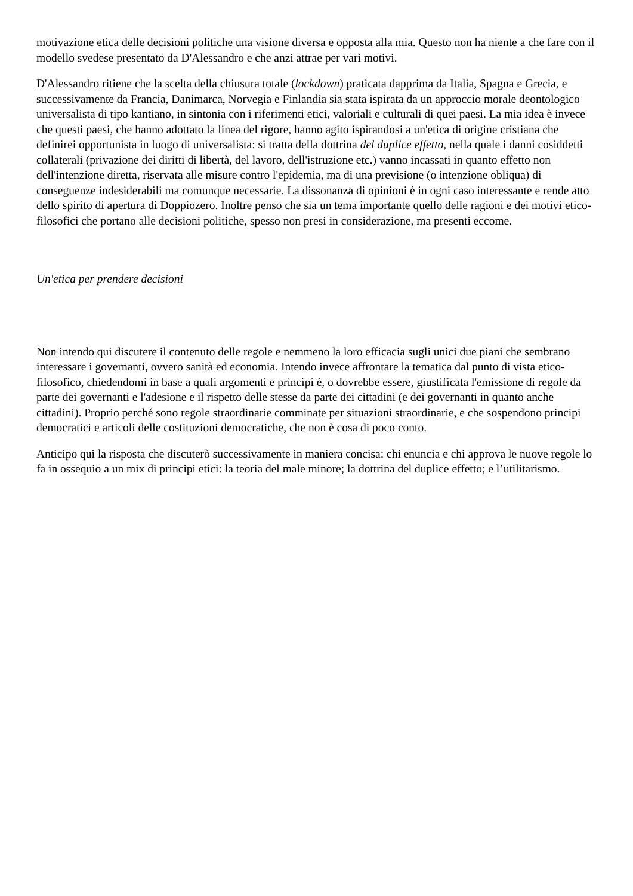motivazione etica delle decisioni politiche una visione diversa e opposta alla mia. Questo non ha niente a che fare con il modello svedese presentato da D'Alessandro e che anzi attrae per vari motivi.
D'Alessandro ritiene che la scelta della chiusura totale (lockdown) praticata dapprima da Italia, Spagna e Grecia, e successivamente da Francia, Danimarca, Norvegia e Finlandia sia stata ispirata da un approccio morale deontologico universalista di tipo kantiano, in sintonia con i riferimenti etici, valoriali e culturali di quei paesi. La mia idea è invece che questi paesi, che hanno adottato la linea del rigore, hanno agito ispirandosi a un'etica di origine cristiana che definirei opportunista in luogo di universalista: si tratta della dottrina del duplice effetto, nella quale i danni cosiddetti collaterali (privazione dei diritti di libertà, del lavoro, dell'istruzione etc.) vanno incassati in quanto effetto non dell'intenzione diretta, riservata alle misure contro l'epidemia, ma di una previsione (o intenzione obliqua) di conseguenze indesiderabili ma comunque necessarie. La dissonanza di opinioni è in ogni caso interessante e rende atto dello spirito di apertura di Doppiozero. Inoltre penso che sia un tema importante quello delle ragioni e dei motivi etico-filosofici che portano alle decisioni politiche, spesso non presi in considerazione, ma presenti eccome.
Un'etica per prendere decisioni
Non intendo qui discutere il contenuto delle regole e nemmeno la loro efficacia sugli unici due piani che sembrano interessare i governanti, ovvero sanità ed economia. Intendo invece affrontare la tematica dal punto di vista etico-filosofico, chiedendomi in base a quali argomenti e princìpi è, o dovrebbe essere, giustificata l'emissione di regole da parte dei governanti e l'adesione e il rispetto delle stesse da parte dei cittadini (e dei governanti in quanto anche cittadini). Proprio perché sono regole straordinarie comminate per situazioni straordinarie, e che sospendono principi democratici e articoli delle costituzioni democratiche, che non è cosa di poco conto.
Anticipo qui la risposta che discuterò successivamente in maniera concisa: chi enuncia e chi approva le nuove regole lo fa in ossequio a un mix di principi etici: la teoria del male minore; la dottrina del duplice effetto; e l’utilitarismo.